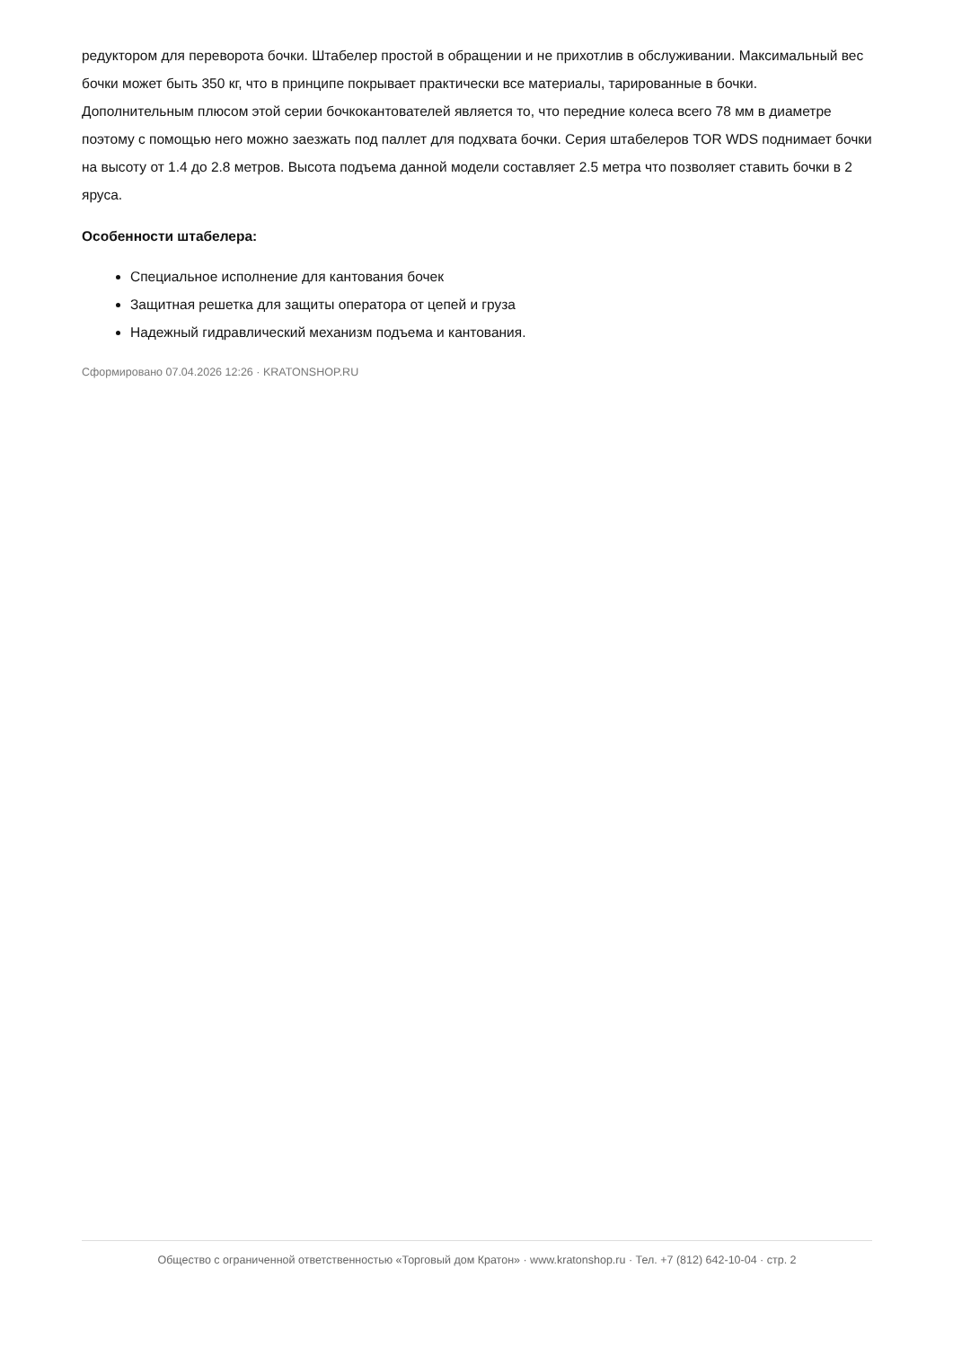редуктором для переворота бочки. Штабелер простой в обращении и не прихотлив в обслуживании. Максимальный вес бочки может быть 350 кг, что в принципе покрывает практически все материалы, тарированные в бочки. Дополнительным плюсом этой серии бочкокантователей является то, что передние колеса всего 78 мм в диаметре поэтому с помощью него можно заезжать под паллет для подхвата бочки. Серия штабелеров TOR WDS поднимает бочки на высоту от 1.4 до 2.8 метров. Высота подъема данной модели составляет 2.5 метра что позволяет ставить бочки в 2 яруса.
Особенности штабелера:
Специальное исполнение для кантования бочек
Защитная решетка для защиты оператора от цепей и груза
Надежный гидравлический механизм подъема и кантования.
Сформировано 07.04.2026 12:26 · KRATONSHOP.RU
Общество с ограниченной ответственностью «Торговый дом Кратон» · www.kratonshop.ru · Тел. +7 (812) 642-10-04 · стр. 2